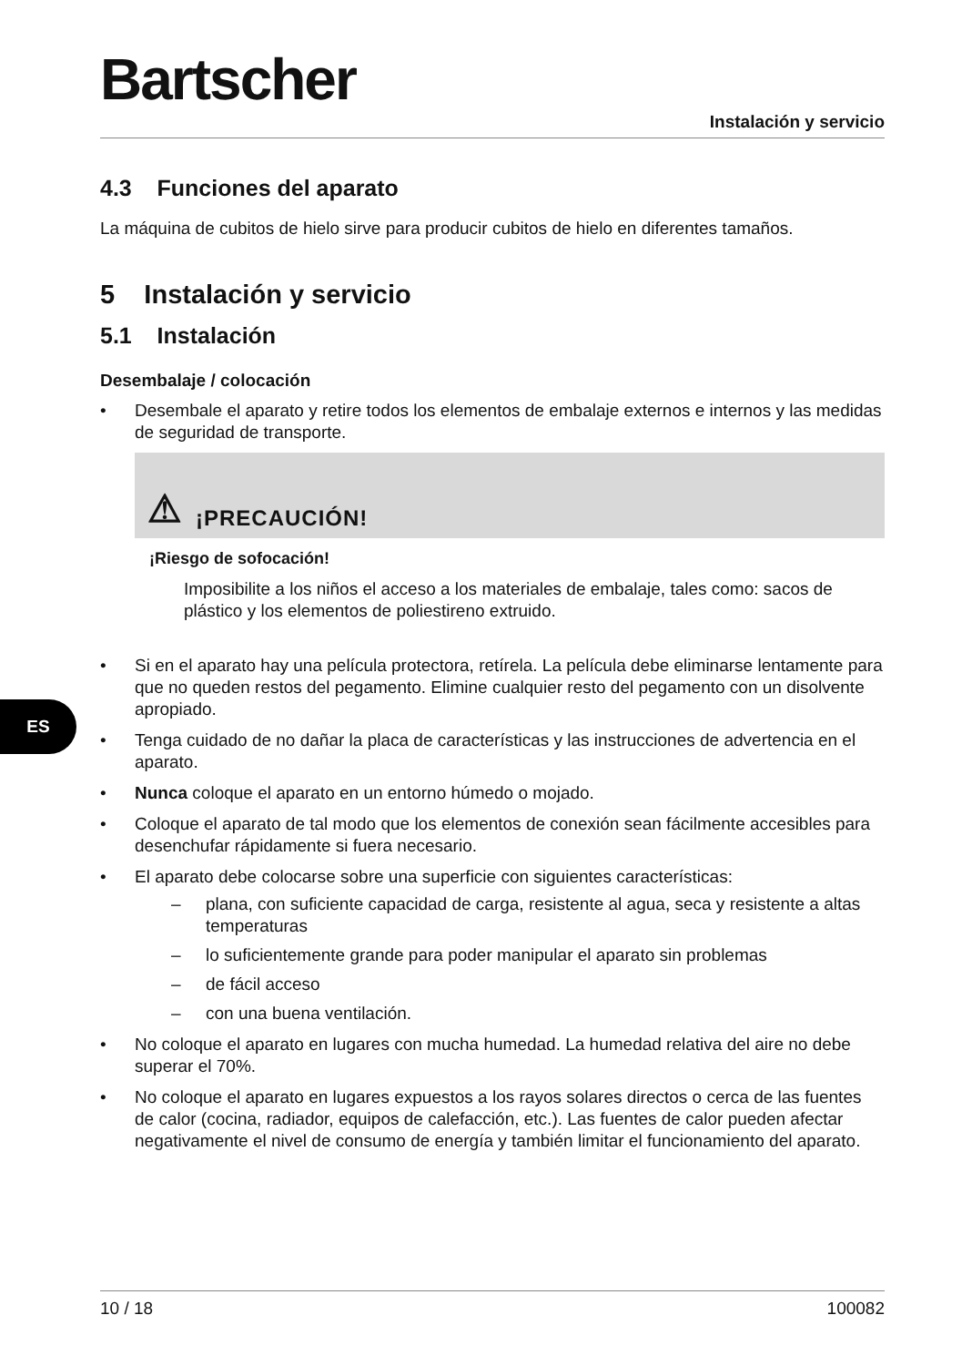ES
Bartscher
Instalación y servicio
4.3 Funciones del aparato
La máquina de cubitos de hielo sirve para producir cubitos de hielo en diferentes tamaños.
5 Instalación y servicio
5.1 Instalación
Desembalaje / colocación
• Desembale el aparato y retire todos los elementos de embalaje externos e internos y las medidas de seguridad de transporte.
⚠ ¡PRECAUCIÓN!
¡Riesgo de sofocación!
Imposibilite a los niños el acceso a los materiales de embalaje, tales como: sacos de plástico y los elementos de poliestireno extruido.
• Si en el aparato hay una película protectora, retírela. La película debe eliminarse lentamente para que no queden restos del pegamento. Elimine cualquier resto del pegamento con un disolvente apropiado.
• Tenga cuidado de no dañar la placa de características y las instrucciones de advertencia en el aparato.
• Nunca coloque el aparato en un entorno húmedo o mojado.
• Coloque el aparato de tal modo que los elementos de conexión sean fácilmente accesibles para desenchufar rápidamente si fuera necesario.
• El aparato debe colocarse sobre una superficie con siguientes características:
– plana, con suficiente capacidad de carga, resistente al agua, seca y resistente a altas temperaturas
– lo suficientemente grande para poder manipular el aparato sin problemas
– de fácil acceso
– con una buena ventilación.
• No coloque el aparato en lugares con mucha humedad. La humedad relativa del aire no debe superar el 70%.
• No coloque el aparato en lugares expuestos a los rayos solares directos o cerca de las fuentes de calor (cocina, radiador, equipos de calefacción, etc.). Las fuentes de calor pueden afectar negativamente el nivel de consumo de energía y también limitar el funcionamiento del aparato.
10 / 18 100082